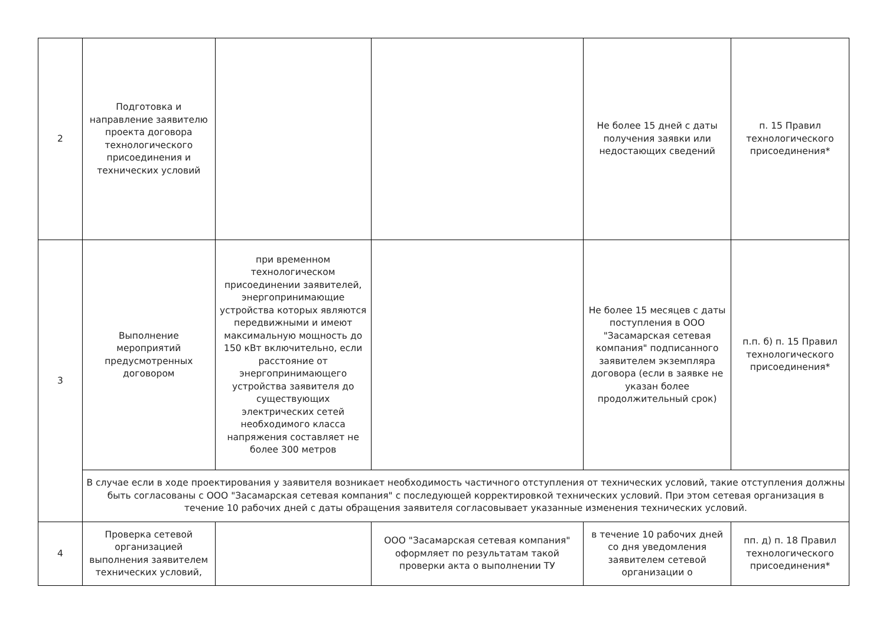| 2 | Подготовка и направление заявителю проекта договора технологического присоединения и технических условий | | | Не более 15 дней с даты получения заявки или недостающих сведений | п. 15 Правил технологического присоединения* |
| 3 | Выполнение мероприятий предусмотренных договором | при временном технологическом присоединении заявителей, энергопринимающие устройства которых являются передвижными и имеют максимальную мощность до 150 кВт включительно, если расстояние от энергопринимающего устройства заявителя до существующих электрических сетей необходимого класса напряжения составляет не более 300 метров | | Не более 15 месяцев с даты поступления в ООО "Засамарская сетевая компания" подписанного заявителем экземпляра договора (если в заявке не указан более продолжительный срок) | п.п. б) п. 15 Правил технологического присоединения* |
| | В случае если в ходе проектирования у заявителя возникает необходимость частичного отступления от технических условий, такие отступления должны быть согласованы с ООО "Засамарская сетевая компания" с последующей корректировкой технических условий. При этом сетевая организация в течение 10 рабочих дней с даты обращения заявителя согласовывает указанные изменения технических условий. | | | | |
| 4 | Проверка сетевой организацией выполнения заявителем технических условий, | | ООО "Засамарская сетевая компания" оформляет по результатам такой проверки акта о выполнении ТУ | в течение 10 рабочих дней со дня уведомления заявителем сетевой организации о | пп. д) п. 18 Правил технологического присоединения* |